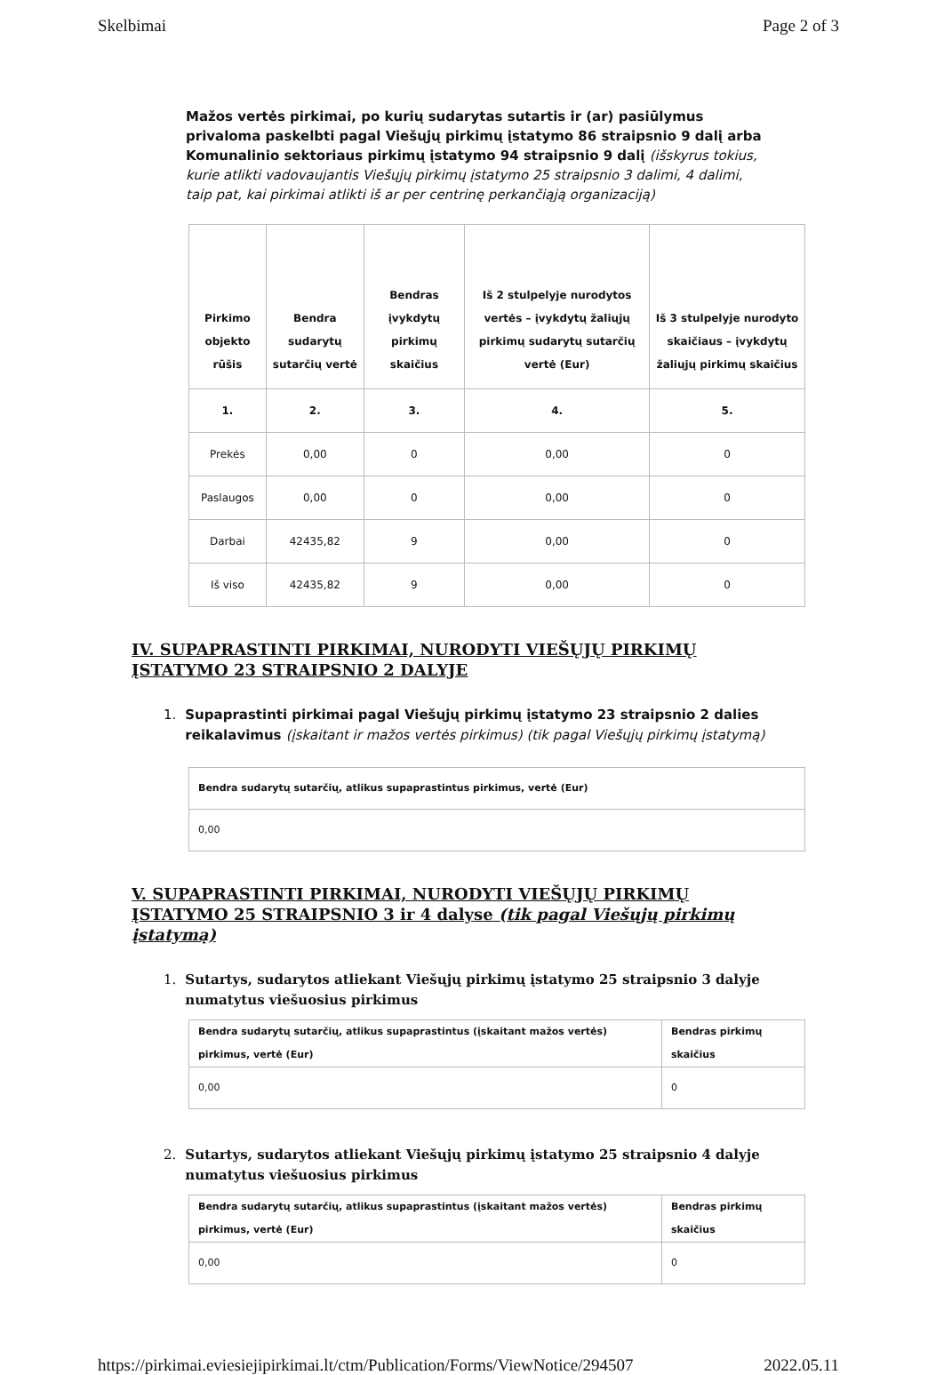Skelbimai Page 2 of 3
Mažos vertės pirkimai, po kurių sudarytas sutartis ir (ar) pasiūlymus privaloma paskelbti pagal Viešųjų pirkimų įstatymo 86 straipsnio 9 dalį arba Komunalinio sektoriaus pirkimų įstatymo 94 straipsnio 9 dalį (išskyrus tokius, kurie atlikti vadovaujantis Viešųjų pirkimų įstatymo 25 straipsnio 3 dalimi, 4 dalimi, taip pat, kai pirkimai atlikti iš ar per centrinę perkančiąją organizaciją)
| Pirkimo objekto rūšis | Bendra sudarytų sutarčių vertė | Bendras įvykdytų pirkimų skaičius | Iš 2 stulpelyje nurodytos vertės – įvykdytų žaliųjų pirkimų sudarytų sutarčių vertė (Eur) | Iš 3 stulpelyje nurodyto skaičiaus – įvykdytų žaliųjų pirkimų skaičius |
| --- | --- | --- | --- | --- |
| 1. | 2. | 3. | 4. | 5. |
| Prekės | 0,00 | 0 | 0,00 | 0 |
| Paslaugos | 0,00 | 0 | 0,00 | 0 |
| Darbai | 42435,82 | 9 | 0,00 | 0 |
| Iš viso | 42435,82 | 9 | 0,00 | 0 |
IV. SUPAPRASTINTI PIRKIMAI, NURODYTI VIEŠŲJŲ PIRKIMŲ ĮSTATYMO 23 STRAIPSNIO 2 DALYJE
1. Supaprastinti pirkimai pagal Viešųjų pirkimų įstatymo 23 straipsnio 2 dalies reikalavimus (įskaitant ir mažos vertės pirkimus) (tik pagal Viešųjų pirkimų įstatymą)
| Bendra sudarytų sutarčių, atlikus supaprastintus pirkimus, vertė (Eur) |
| --- |
| 0,00 |
V. SUPAPRASTINTI PIRKIMAI, NURODYTI VIEŠŲJŲ PIRKIMŲ ĮSTATYMO 25 STRAIPSNIO 3 ir 4 dalyse (tik pagal Viešųjų pirkimų įstatymą)
1. Sutartys, sudarytos atliekant Viešųjų pirkimų įstatymo 25 straipsnio 3 dalyje numatytus viešuosius pirkimus
| Bendra sudarytų sutarčių, atlikus supaprastintus (įskaitant mažos vertės) pirkimus, vertė (Eur) | Bendras pirkimų skaičius |
| --- | --- |
| 0,00 | 0 |
2. Sutartys, sudarytos atliekant Viešųjų pirkimų įstatymo 25 straipsnio 4 dalyje numatytus viešuosius pirkimus
| Bendra sudarytų sutarčių, atlikus supaprastintus (įskaitant mažos vertės) pirkimus, vertė (Eur) | Bendras pirkimų skaičius |
| --- | --- |
| 0,00 | 0 |
https://pirkimai.eviesiejipirkimai.lt/ctm/Publication/Forms/ViewNotice/294507 2022.05.11